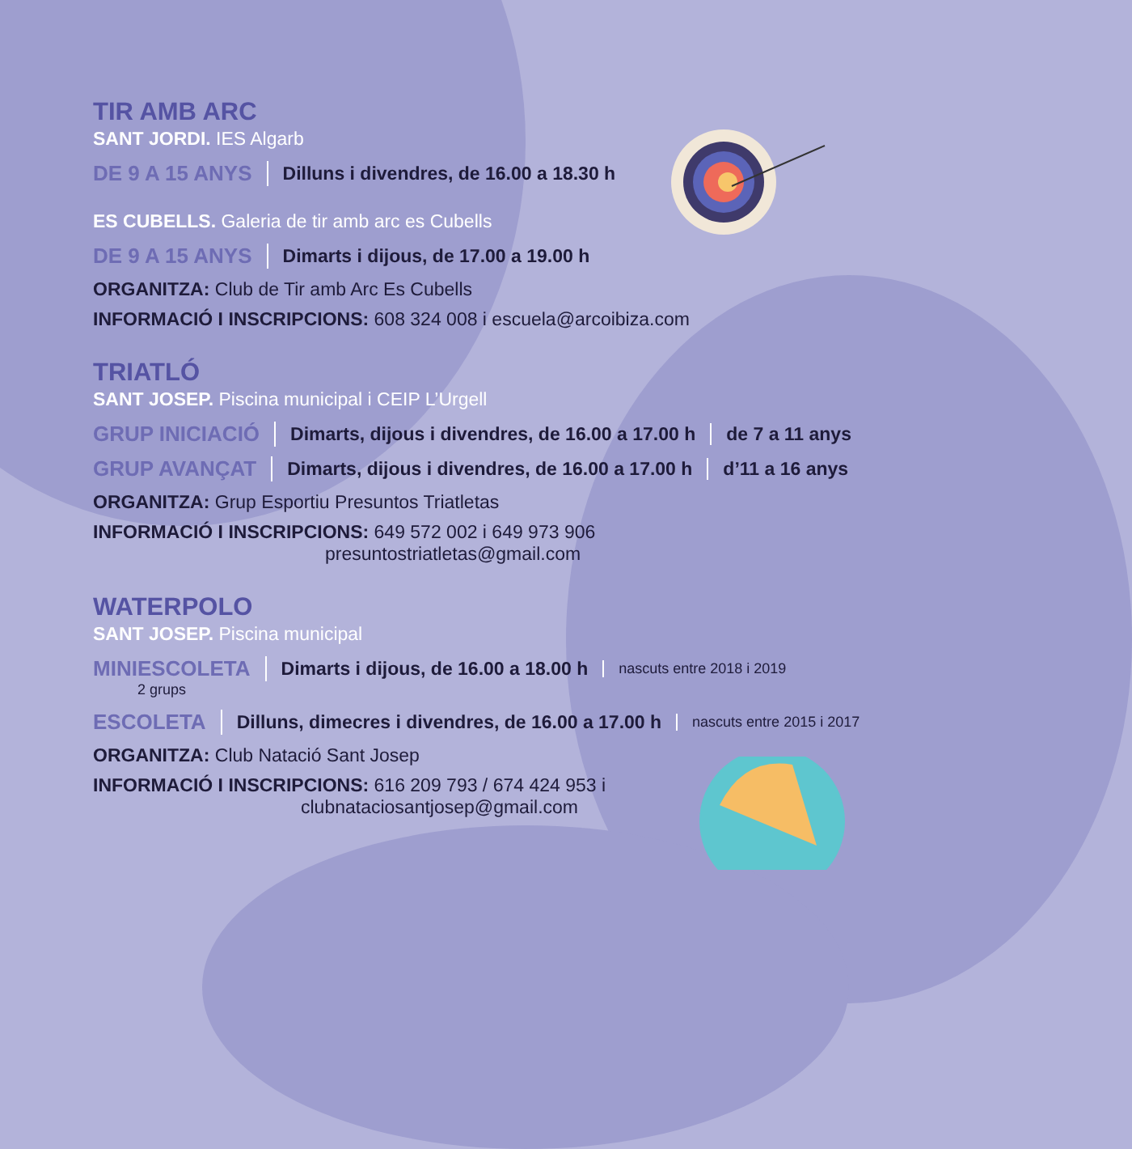TIR AMB ARC
SANT JORDI. IES Algarb
DE 9 A 15 ANYS Dilluns i divendres, de 16.00 a 18.30 h
ES CUBELLS. Galeria de tir amb arc es Cubells
DE 9 A 15 ANYS Dimarts i dijous, de 17.00 a 19.00 h
ORGANITZA: Club de Tir amb Arc Es Cubells
INFORMACIÓ I INSCRIPCIONS: 608 324 008 i escuela@arcoibiza.com
TRIATLÓ
SANT JOSEP. Piscina municipal i CEIP L’Urgell
GRUP INICIACIÓ Dimarts, dijous i divendres, de 16.00 a 17.00 h de 7 a 11 anys
GRUP AVANÇAT Dimarts, dijous i divendres, de 16.00 a 17.00 h d’11 a 16 anys
ORGANITZA: Grup Esportiu Presuntos Triatletas
INFORMACIÓ I INSCRIPCIONS: 649 572 002 i 649 973 906
presuntostriatletas@gmail.com
WATERPOLO
SANT JOSEP. Piscina municipal
MINIESCOLETA Dimarts i dijous, de 16.00 a 18.00 h nascuts entre 2018 i 2019
2 grups
ESCOLETA Dilluns, dimecres i divendres, de 16.00 a 17.00 h nascuts entre 2015 i 2017
ORGANITZA: Club Natació Sant Josep
INFORMACIÓ I INSCRIPCIONS: 616 209 793 / 674 424 953 i
clubnataciosantjosep@gmail.com